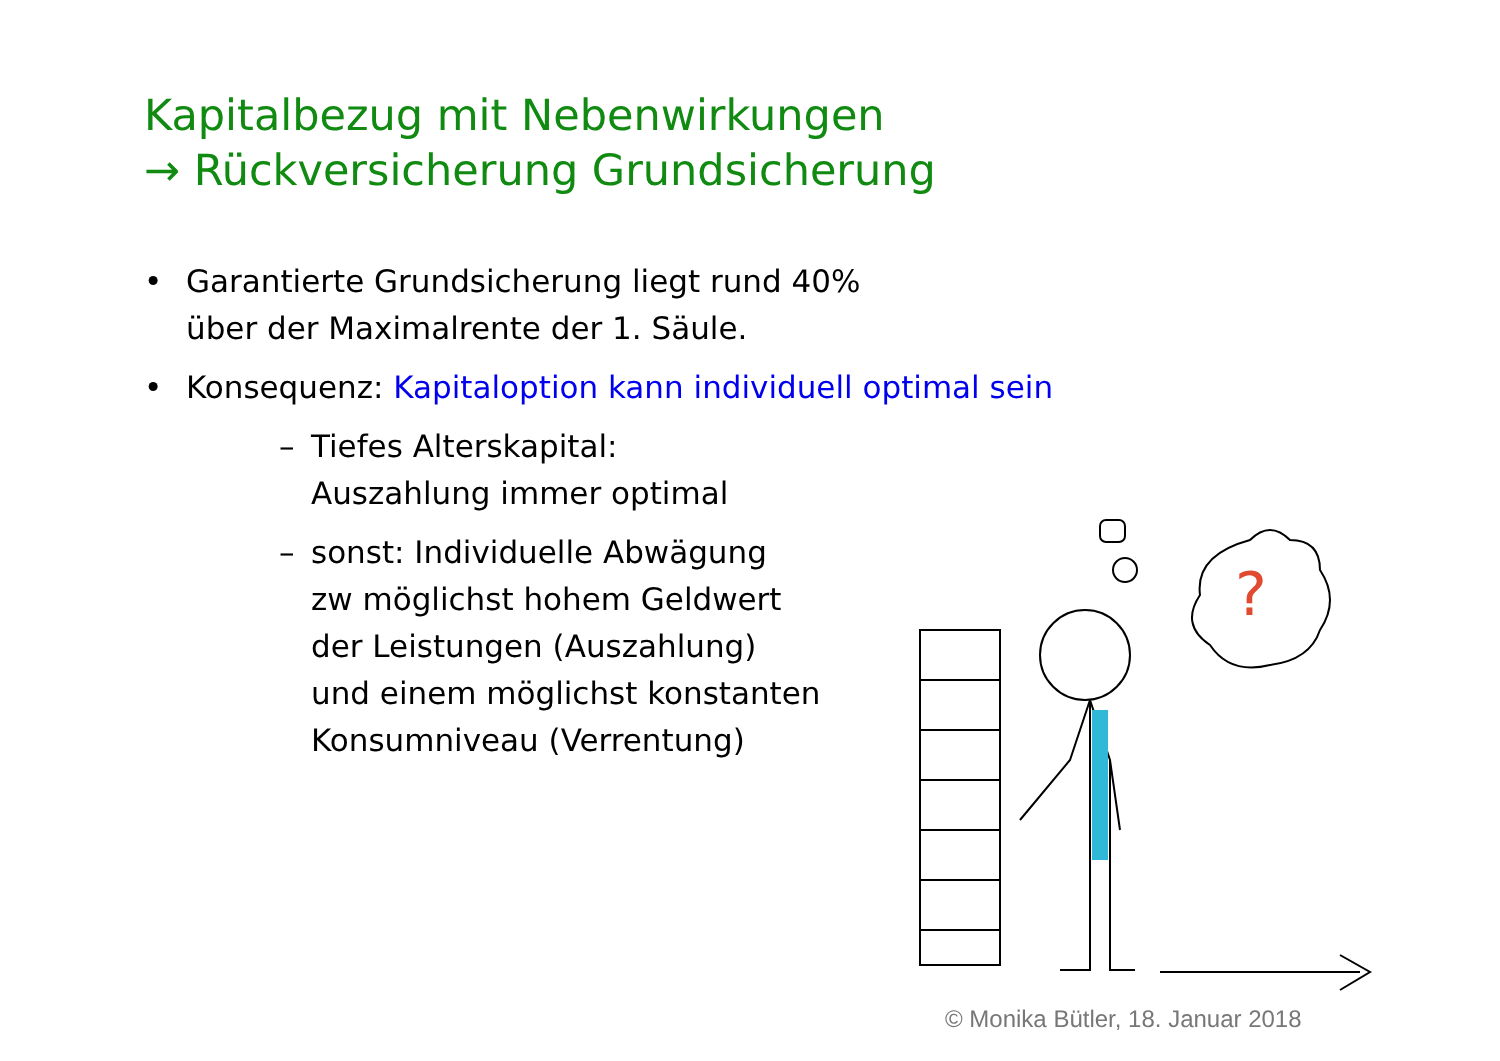Kapitalbezug mit Nebenwirkungen
→ Rückversicherung Grundsicherung
• Garantierte Grundsicherung liegt rund 40%
über der Maximalrente der 1. Säule.
• Konsequenz: Kapitaloption kann individuell optimal sein
– Tiefes Alterskapital:
Auszahlung immer optimal
– sonst: Individuelle Abwägung
zw möglichst hohem Geldwert
der Leistungen (Auszahlung)
und einem möglichst konstanten
Konsumniveau (Verrentung)
?
© Monika Bütler, 18. Januar 2018